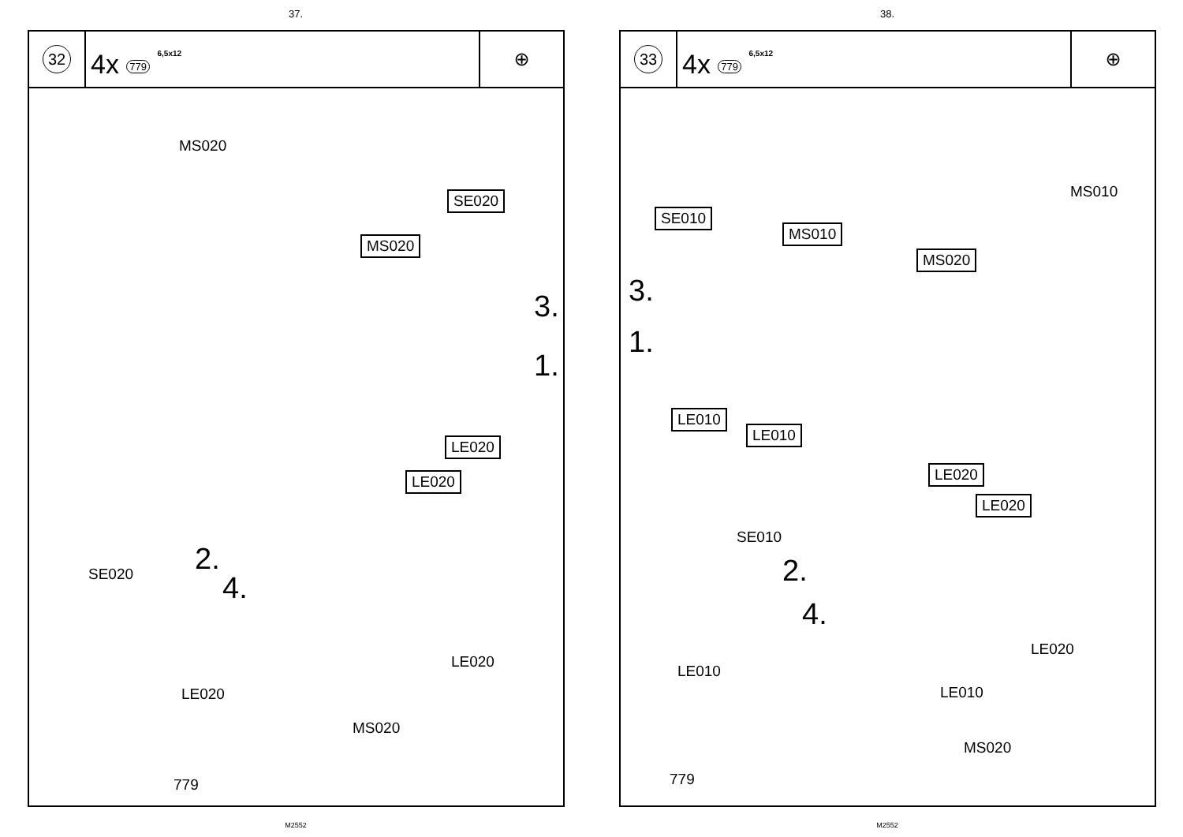37.
32
4x 779 6,5x12
⊕
MS020
SE020
MS020
3.
1.
LE020
LE020
SE020 2.
4.
LE020
LE020
MS020
779
M2552
38.
33
4x 779 6,5x12
⊕
MS010
SE010
MS010
MS020
3.
1.
LE010
LE010
LE020
LE020
SE010
2.
4.
LE020
LE010
LE010
MS020
779
M2552